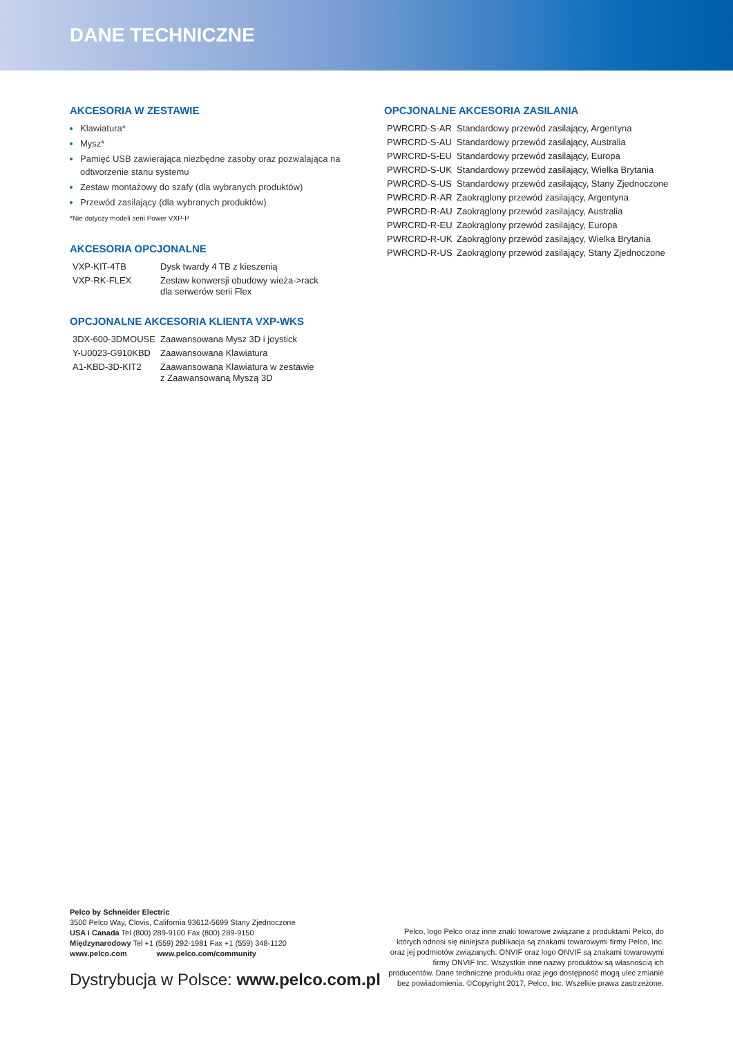DANE TECHNICZNE
AKCESORIA W ZESTAWIE
Klawiatura*
Mysz*
Pamięć USB zawierająca niezbędne zasoby oraz pozwalająca na odtworzenie stanu systemu
Zestaw montażowy do szafy (dla wybranych produktów)
Przewód zasilający (dla wybranych produktów)
*Nie dotyczy modeli serii Power VXP-P
AKCESORIA OPCJONALNE
| VXP-KIT-4TB | Dysk twardy 4 TB z kieszenią |
| VXP-RK-FLEX | Zestaw konwersji obudowy wieża->rack dla serwerów serii Flex |
OPCJONALNE AKCESORIA KLIENTA VXP-WKS
| 3DX-600-3DMOUSE | Zaawansowana Mysz 3D i joystick |
| Y-U0023-G910KBD | Zaawansowana Klawiatura |
| A1-KBD-3D-KIT2 | Zaawansowana Klawiatura w zestawie z Zaawansowaną Myszą 3D |
OPCJONALNE AKCESORIA ZASILANIA
| PWRCRD-S-AR | Standardowy przewód zasilający, Argentyna |
| PWRCRD-S-AU | Standardowy przewód zasilający, Australia |
| PWRCRD-S-EU | Standardowy przewód zasilający, Europa |
| PWRCRD-S-UK | Standardowy przewód zasilający, Wielka Brytania |
| PWRCRD-S-US | Standardowy przewód zasilający, Stany Zjednoczone |
| PWRCRD-R-AR | Zaokrąglony przewód zasilający, Argentyna |
| PWRCRD-R-AU | Zaokrąglony przewód zasilający, Australia |
| PWRCRD-R-EU | Zaokrąglony przewód zasilający, Europa |
| PWRCRD-R-UK | Zaokrąglony przewód zasilający, Wielka Brytania |
| PWRCRD-R-US | Zaokrąglony przewód zasilający, Stany Zjednoczone |
Pelco by Schneider Electric
3500 Pelco Way, Clovis, California 93612-5699 Stany Zjednoczone
USA i Canada Tel (800) 289-9100 Fax (800) 289-9150
Międzynarodowy Tel +1 (559) 292-1981 Fax +1 (559) 348-1120
www.pelco.com www.pelco.com/community
Dystrybucja w Polsce: www.pelco.com.pl
Pelco, logo Pelco oraz inne znaki towarowe związane z produktami Pelco, do których odnosi się niniejsza publikacja są znakami towarowymi firmy Pelco, Inc. oraz jej podmiotów związanych. ONVIF oraz logo ONVIF są znakami towarowymi firmy ONVIF Inc. Wszystkie inne nazwy produktów są własnością ich producentów. Dane techniczne produktu oraz jego dostępność mogą ulec zmianie bez powiadomienia. ©Copyright 2017, Pelco, Inc. Wszelkie prawa zastrzeżone.